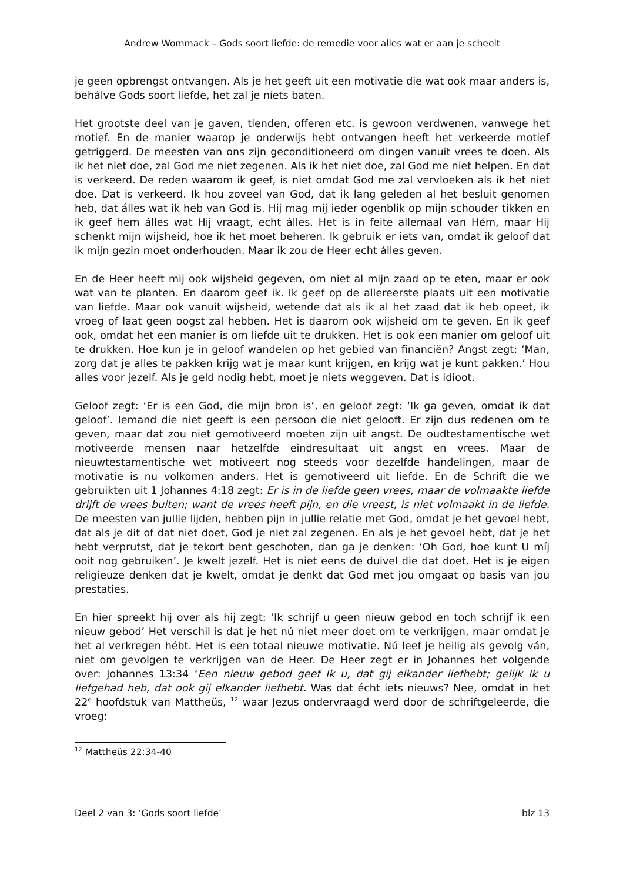Andrew Wommack – Gods soort liefde: de remedie voor alles wat er aan je scheelt
je geen opbrengst ontvangen. Als je het geeft uit een motivatie die wat ook maar anders is, behálve Gods soort liefde, het zal je níets baten.
Het grootste deel van je gaven, tienden, offeren etc. is gewoon verdwenen, vanwege het motief. En de manier waarop je onderwijs hebt ontvangen heeft het verkeerde motief getriggerd. De meesten van ons zijn geconditioneerd om dingen vanuit vrees te doen. Als ik het niet doe, zal God me niet zegenen. Als ik het niet doe, zal God me niet helpen. En dat is verkeerd. De reden waarom ik geef, is niet omdat God me zal vervloeken als ik het niet doe. Dat is verkeerd. Ik hou zoveel van God, dat ik lang geleden al het besluit genomen heb, dat álles wat ik heb van God is. Hij mag mij ieder ogenblik op mijn schouder tikken en ik geef hem álles wat Hij vraagt, echt álles. Het is in feite allemaal van Hém, maar Hij schenkt mijn wijsheid, hoe ik het moet beheren. Ik gebruik er iets van, omdat ik geloof dat ik mijn gezin moet onderhouden. Maar ik zou de Heer echt álles geven.
En de Heer heeft mij ook wijsheid gegeven, om niet al mijn zaad op te eten, maar er ook wat van te planten. En daarom geef ik. Ik geef op de allereerste plaats uit een motivatie van liefde. Maar ook vanuit wijsheid, wetende dat als ik al het zaad dat ik heb opeet, ik vroeg of laat geen oogst zal hebben. Het is daarom ook wijsheid om te geven. En ik geef ook, omdat het een manier is om liefde uit te drukken. Het is ook een manier om geloof uit te drukken. Hoe kun je in geloof wandelen op het gebied van financiën? Angst zegt: ‘Man, zorg dat je alles te pakken krijg wat je maar kunt krijgen, en krijg wat je kunt pakken.’ Hou alles voor jezelf. Als je geld nodig hebt, moet je niets weggeven. Dat is idioot.
Geloof zegt: ‘Er is een God, die mijn bron is’, en geloof zegt: ‘Ik ga geven, omdat ik dat geloof’. Iemand die niet geeft is een persoon die niet gelooft. Er zijn dus redenen om te geven, maar dat zou niet gemotiveerd moeten zijn uit angst. De oudtestamentische wet motiveerde mensen naar hetzelfde eindresultaat uit angst en vrees. Maar de nieuwtestamentische wet motiveert nog steeds voor dezelfde handelingen, maar de motivatie is nu volkomen anders. Het is gemotiveerd uit liefde. En de Schrift die we gebruikten uit 1 Johannes 4:18 zegt: Er is in de liefde geen vrees, maar de volmaakte liefde drijft de vrees buiten; want de vrees heeft pijn, en die vreest, is niet volmaakt in de liefde. De meesten van jullie lijden, hebben pijn in jullie relatie met God, omdat je het gevoel hebt, dat als je dit of dat niet doet, God je niet zal zegenen. En als je het gevoel hebt, dat je het hebt verprutst, dat je tekort bent geschoten, dan ga je denken: ‘Oh God, hoe kunt U míj ooit nog gebruiken’. Je kwelt jezelf. Het is niet eens de duivel die dat doet. Het is je eigen religieuze denken dat je kwelt, omdat je denkt dat God met jou omgaat op basis van jou prestaties.
En hier spreekt hij over als hij zegt: ‘Ik schrijf u geen nieuw gebod en toch schrijf ik een nieuw gebod’ Het verschil is dat je het nú niet meer doet om te verkrijgen, maar omdat je het al verkregen hébt. Het is een totaal nieuwe motivatie. Nú leef je heilig als gevolg ván, niet om gevolgen te verkrijgen van de Heer. De Heer zegt er in Johannes het volgende over: Johannes 13:34 ‘Een nieuw gebod geef Ik u, dat gij elkander liefhebt; gelijk Ik u liefgehad heb, dat ook gij elkander liefhebt. Was dat écht iets nieuws? Nee, omdat in het 22<sup>e</sup> hoofdstuk van Mattheüs, <sup>12</sup> waar Jezus ondervraagd werd door de schriftgeleerde, die vroeg:
<sup>12</sup> Mattheüs 22:34-40
Deel 2 van 3: ‘Gods soort liefde’ blz 13